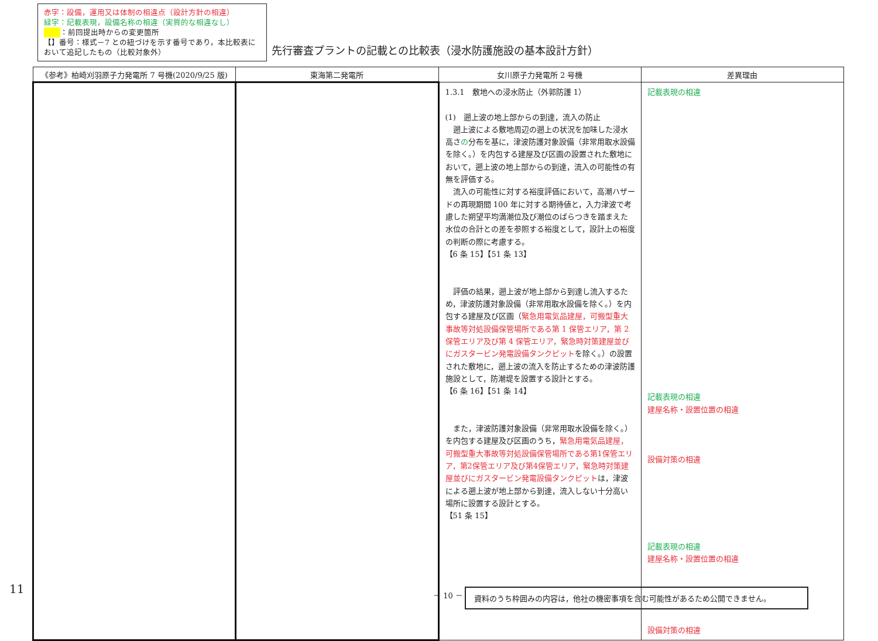赤字：設備，運用又は体制の相違点（設計方針の相違）
緑字：記載表現，設備名称の相違（実質的な相違なし）
：前回提出時からの変更箇所
【】番号：様式－7 との紐づけを示す番号であり，本比較表において追記したもの（比較対象外）
先行審査プラントの記載との比較表（浸水防護施設の基本設計方針）
| 《参考》柏崎刈羽原子力発電所 7 号機(2020/9/25 版) | 東海第二発電所 | 女川原子力発電所 2 号機 | 差異理由 |
| --- | --- | --- | --- |
| | | 1.3.1 敷地への浸水防止（外郭防護 1） (1) 遡上波の地上部からの到達，流入の防止 遡上波による敷地周辺の遡上の状況を加味した浸水高さ の 分布を基に，津波防護対象設備（非常用取水設備を除く。）を内包する建屋及び区画の設置された敷地において，遡上波の地上部からの到達，流入の可能性の有無を評価する。 流入の可能性に対する裕度評価において，高潮ハザードの再現期間 100 年に対する期待値と，入力津波で考慮した朔望平均満潮位及び潮位のばらつきを踏まえた水位の合計との差を参照する裕度として，設計上の裕度の判断の際に考慮する。 【6 条 15】【51 条 13】 評価の結果，遡上波が地上部から到達し流入するため，津波防護対象設備（非常用取水設備を除く。）を内包する建屋及び区画（ 緊急用電気品建屋，可搬型重大事故等対処設備保管場所である第 1 保管エリア，第 2 保管エリア及び第 4 保管エリア，緊急時対策建屋並びにガスタービン発電設備タンクピット を除く。）の設置された敷地に，遡上波の流入を防止するための津波防護施設として，防潮堤を設置する設計とする。 【6 条 16】【51 条 14】 また，津波防護対象設備（非常用取水設備を除く。）を内包する建屋及び区画のうち， 緊急用電気品建屋，可搬型重大事故等対処設備保管場所である第1保管エリア，第2保管エリア及び第4保管エリア，緊急時対策建屋並びにガスタービン発電設備タンクピット は，津波による遡上波が地上部から到達，流入しない十分高い場所に設置する設計とする。 【51 条 15】 | 記載表現の相違 記載表現の相違 建屋名称・設置位置の相違 設備対策の相違 記載表現の相違 建屋名称・設置位置の相違 設備対策の相違 |
11 － 10 － 資料のうち枠囲みの内容は，他社の機密事項を含む可能性があるため公開できません。